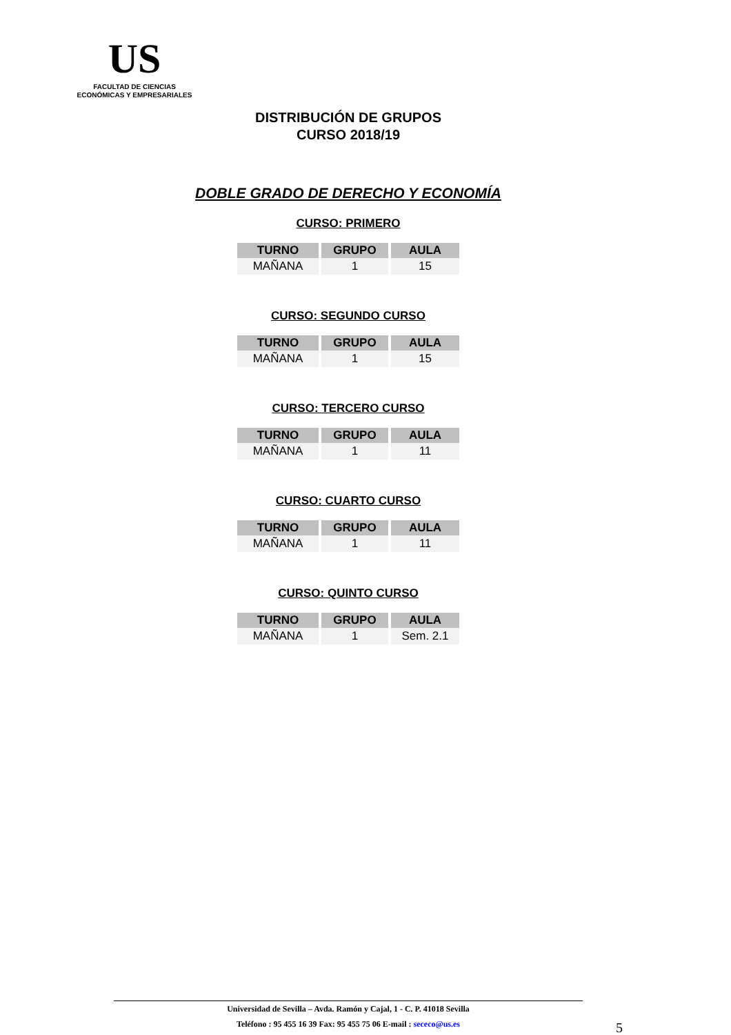US
FACULTAD DE CIENCIAS
ECONÓMICAS Y EMPRESARIALES
DISTRIBUCIÓN DE GRUPOS
CURSO 2018/19
DOBLE GRADO DE DERECHO Y ECONOMÍA
CURSO: PRIMERO
| TURNO | GRUPO | AULA |
| --- | --- | --- |
| MAÑANA | 1 | 15 |
CURSO: SEGUNDO CURSO
| TURNO | GRUPO | AULA |
| --- | --- | --- |
| MAÑANA | 1 | 15 |
CURSO: TERCERO CURSO
| TURNO | GRUPO | AULA |
| --- | --- | --- |
| MAÑANA | 1 | 11 |
CURSO: CUARTO CURSO
| TURNO | GRUPO | AULA |
| --- | --- | --- |
| MAÑANA | 1 | 11 |
CURSO: QUINTO CURSO
| TURNO | GRUPO | AULA |
| --- | --- | --- |
| MAÑANA | 1 | Sem. 2.1 |
Universidad de Sevilla – Avda. Ramón y Cajal, 1 - C. P. 41018 Sevilla
Teléfono : 95 455 16 39 Fax: 95 455 75 06 E-mail : sececo@us.es
5